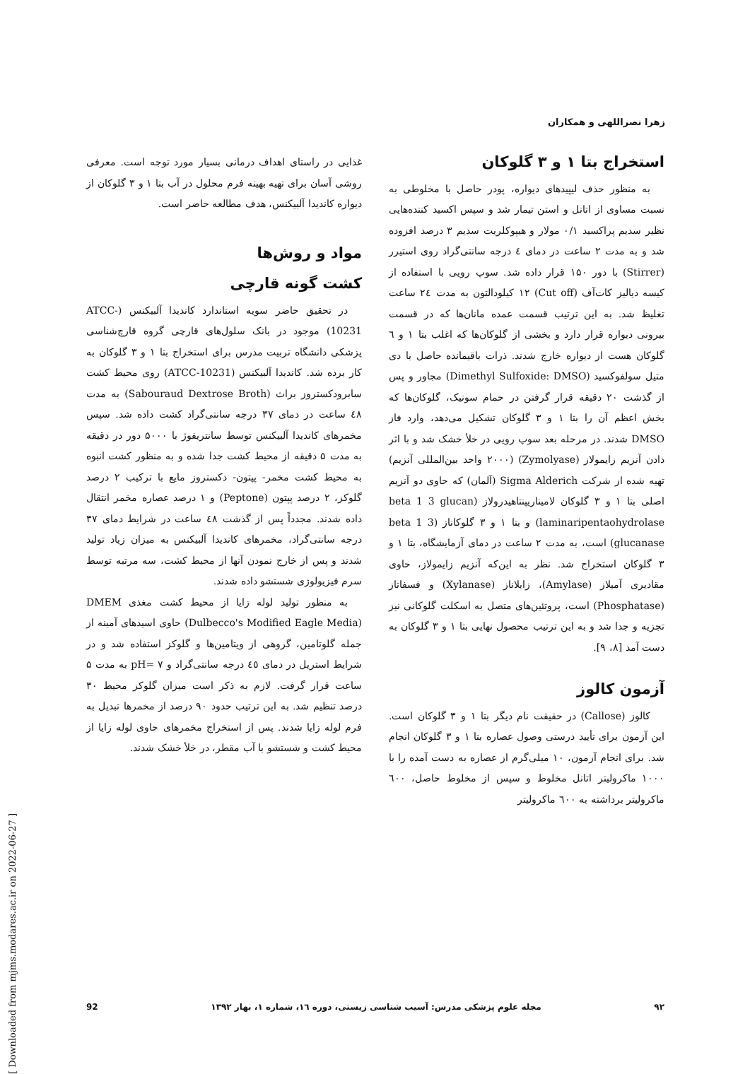زهرا نصراللهی و همکاران
غذایی در راستای اهداف درمانی بسیار مورد توجه است. معرفی روشی آسان برای تهیه بهینه فرم محلول در آب بتا ۱ و ۳ گلوکان از دیواره کاندیدا آلبیکنس، هدف مطالعه حاضر است.
مواد و روش‌ها
کشت گونه قارچی
در تحقیق حاضر سویه استاندارد کاندیدا آلبیکنس (ATCC-10231) موجود در بانک سلول‌های قارچی گروه قارچ‌شناسی پزشکی دانشگاه تربیت مدرس برای استخراج بتا ۱ و ۳ گلوکان به کار برده شد. کاندیدا آلبیکنس (ATCC-10231) روی محیط کشت سابرودکستروز براث (Sabouraud Dextrose Broth) به مدت ٤٨ ساعت در دمای ۳۷ درجه سانتی‌گراد کشت داده شد. سپس مخمرهای کاندیدا آلبیکنس توسط سانتریفوژ با ۵۰۰۰ دور در دقیقه به مدت ۵ دقیقه از محیط کشت جدا شده و به منظور کشت انبوه به محیط کشت مخمر- پپتون- دکستروز مایع با ترکیب ۲ درصد گلوکز، ۲ درصد پپتون (Peptone) و ۱ درصد عصاره مخمر انتقال داده شدند. مجدداً پس از گذشت ٤٨ ساعت در شرایط دمای ۳۷ درجه سانتی‌گراد، مخمرهای کاندیدا آلبیکنس به میزان زیاد تولید شدند و پس از خارج نمودن آنها از محیط کشت، سه مرتبه توسط سرم فیزیولوژی شستشو داده شدند.
به منظور تولید لوله زایا از محیط کشت مغذی DMEM (Dulbecco's Modified Eagle Media) حاوی اسیدهای آمینه از جمله گلوتامین، گروهی از ویتامین‌ها و گلوکز استفاده شد و در شرایط استریل در دمای ٤٥ درجه سانتی‌گراد و pH= ۷ به مدت ۵ ساعت قرار گرفت. لازم به ذکر است میزان گلوکز محیط ۳۰ درصد تنظیم شد. به این ترتیب حدود ۹۰ درصد از مخمرها تبدیل به فرم لوله زایا شدند. پس از استخراج مخمرهای حاوی لوله زایا از محیط کشت و شستشو با آب مقطر، در خلأ خشک شدند.
استخراج بتا ۱ و ۳ گلوکان
به منظور حذف لیپیدهای دیواره، پودر حاصل با مخلوطی به نسبت مساوی از اتانل و استن تیمار شد و سپس اکسید کننده‌هایی نظیر سدیم پراکسید ۰/۱ مولار و هیپوکلریت سدیم ۳ درصد افزوده شد و به مدت ۲ ساعت در دمای ٤ درجه سانتی‌گراد روی استیرر (Stirrer) با دور ۱۵۰ قرار داده شد. سوپ رویی با استفاده از کیسه دیالیز کات‌آف (Cut off) ۱۲ کیلودالتون به مدت ٢٤ ساعت تغلیظ شد. به این ترتیب قسمت عمده مانان‌ها که در قسمت بیرونی دیواره قرار دارد و بخشی از گلوکان‌ها که اغلب بتا ۱ و ٦ گلوکان هست از دیواره خارج شدند. ذرات باقیمانده حاصل با دی متیل سولفوکسید (Dimethyl Sulfoxide: DMSO) مجاور و پس از گذشت ۲۰ دقیقه قرار گرفتن در حمام سونیک، گلوکان‌ها که بخش اعظم آن را بتا ۱ و ۳ گلوکان تشکیل می‌دهد، وارد فاز DMSO شدند. در مرحله بعد سوپ رویی در خلأ خشک شد و با اثر دادن آنزیم زایمولاز (Zymolyase) (۲۰۰۰ واحد بین‌المللی آنزیم) تهیه شده از شرکت Sigma Alderich (آلمان) که حاوی دو آنزیم اصلی بتا ۱ و ۳ گلوکان لامیناریپنتاهیدرولاز (beta 1 3 glucan laminaripentaohydrolase) و بتا ۱ و ۳ گلوکاناز (beta 1 3 glucanase) است، به مدت ۲ ساعت در دمای آزمایشگاه، بتا ۱ و ۳ گلوکان استخراج شد. نظر به این‌که آنزیم زایمولاز، حاوی مقادیری آمیلاز (Amylase)، زایلاناز (Xylanase) و فسفاتاز (Phosphatase) است، پروتئین‌های متصل به اسکلت گلوکانی نیز تجزیه و جدا شد و به این ترتیب محصول نهایی بتا ۱ و ۳ گلوکان به دست آمد [۸، ۹].
آزمون کالوز
کالوز (Callose) در حقیقت نام دیگر بتا ۱ و ۳ گلوکان است. این آزمون برای تأیید درستی وصول عصاره بتا ۱ و ۳ گلوکان انجام شد. برای انجام آزمون، ۱۰ میلی‌گرم از عصاره به دست آمده را با ۱۰۰۰ ماکرولیتر اتانل مخلوط و سپس از مخلوط حاصل، ٦۰۰ ماکرولیتر برداشته به ٦۰۰ ماکرولیتر
92 مجله علوم پزشکی مدرس: آسیب شناسی زیستی، دوره ۱٦، شماره ۱، بهار ۱۳۹۲ ۹۲
[ Downloaded from mjms.modares.ac.ir on 2022-06-27 ]